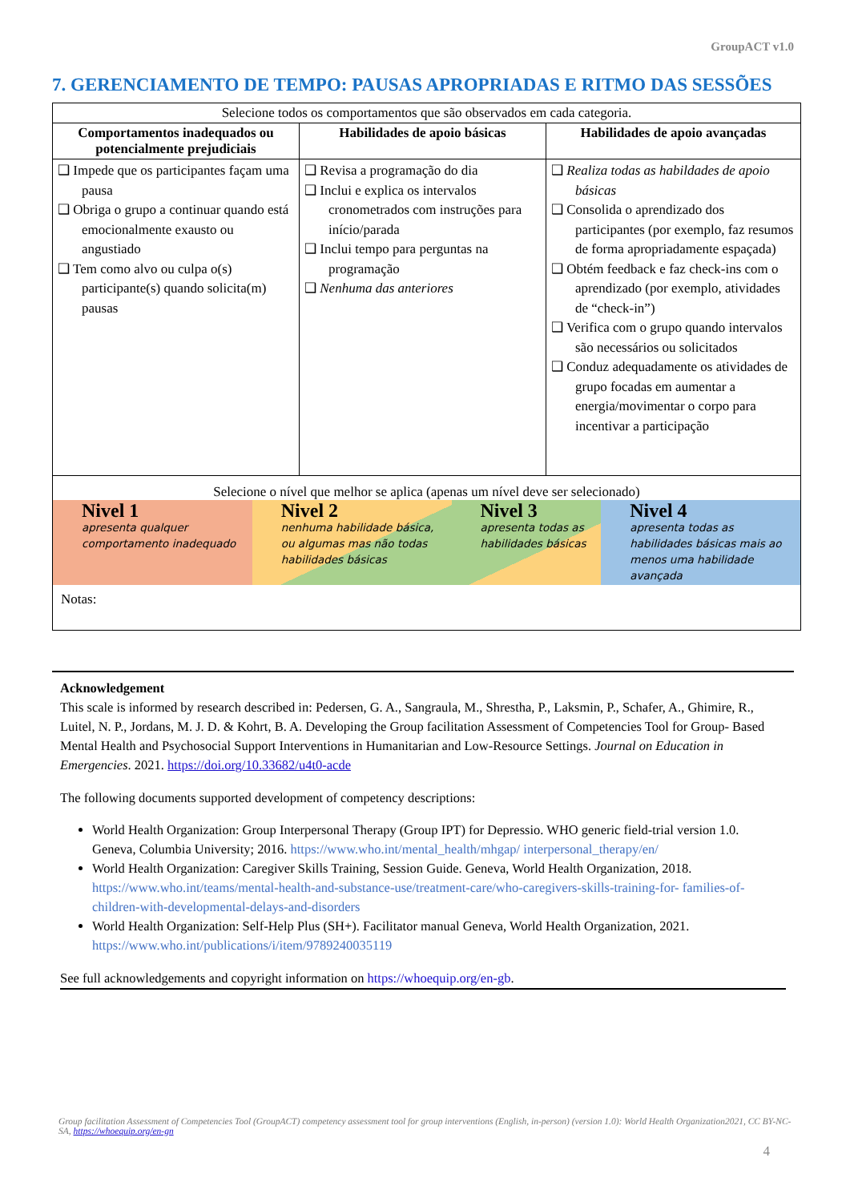GroupACT v1.0
7. GERENCIAMENTO DE TEMPO: PAUSAS APROPRIADAS E RITMO DAS SESSÕES
| Selecione todos os comportamentos que são observados em cada categoria. | | |
| Comportamentos inadequados ou potencialmente prejudiciais | Habilidades de apoio básicas | Habilidades de apoio avançadas |
| ❑ Impede que os participantes façam uma pausa ❑ Obriga o grupo a continuar quando está emocionalmente exausto ou angustiado ❑ Tem como alvo ou culpa o(s) participante(s) quando solicita(m) pausas | ❑ Revisa a programação do dia ❑ Inclui e explica os intervalos cronometrados com instruções para início/parada ❑ Inclui tempo para perguntas na programação ❑ Nenhuma das anteriores | ❑ Realiza todas as habildades de apoio básicas ❑ Consolida o aprendizado dos participantes (por exemplo, faz resumos de forma apropriadamente espaçada) ❑ Obtém feedback e faz check-ins com o aprendizado (por exemplo, atividades de “check-in”) ❑ Verifica com o grupo quando intervalos são necessários ou solicitados ❑ Conduz adequadamente os atividades de grupo focadas em aumentar a energia/movimentar o corpo para incentivar a participação |
| Selecione o nível que melhor se aplica (apenas um nível deve ser selecionado) Nivel 1 apresenta qualquer comportamento inadequado Nivel 2 nenhuma habilidade básica, ou algumas mas não todas habilidades básicas Nivel 3 apresenta todas as habilidades básicas Nivel 4 apresenta todas as habilidades básicas mais ao menos uma habilidade avançada Notas: | | |
Acknowledgement
This scale is informed by research described in: Pedersen, G. A., Sangraula, M., Shrestha, P., Laksmin, P., Schafer, A., Ghimire, R., Luitel, N. P., Jordans, M. J. D. & Kohrt, B. A. Developing the Group facilitation Assessment of Competencies Tool for Group- Based Mental Health and Psychosocial Support Interventions in Humanitarian and Low-Resource Settings. Journal on Education in Emergencies. 2021. https://doi.org/10.33682/u4t0-acde
The following documents supported development of competency descriptions:
World Health Organization: Group Interpersonal Therapy (Group IPT) for Depressio. WHO generic field-trial version 1.0. Geneva, Columbia University; 2016. https://www.who.int/mental_health/mhgap/ interpersonal_therapy/en/
World Health Organization: Caregiver Skills Training, Session Guide. Geneva, World Health Organization, 2018. https://www.who.int/teams/mental-health-and-substance-use/treatment-care/who-caregivers-skills-training-for- families-of-children-with-developmental-delays-and-disorders
World Health Organization: Self-Help Plus (SH+). Facilitator manual Geneva, World Health Organization, 2021. https://www.who.int/publications/i/item/9789240035119
See full acknowledgements and copyright information on https://whoequip.org/en-gb.
Group facilitation Assessment of Competencies Tool (GroupACT) competency assessment tool for group interventions (English, in-person) (version 1.0): World Health Organization2021, CC BY-NC-SA, https://whoequip.org/en-gn
4